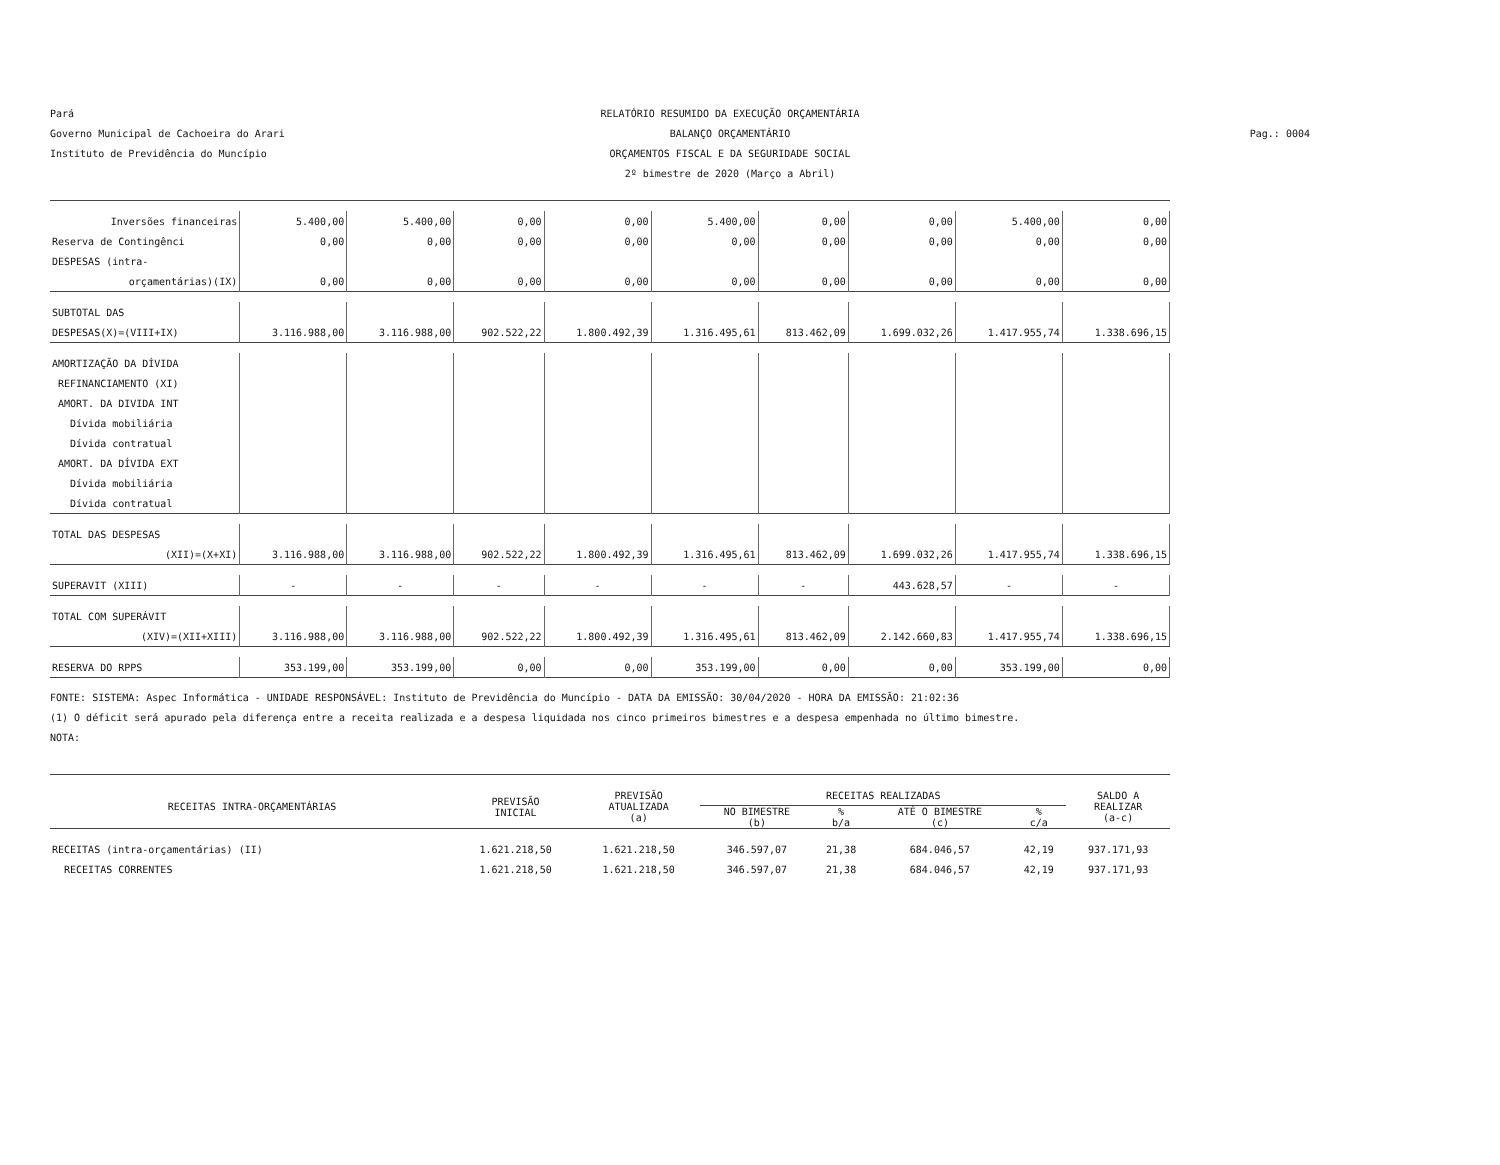Pará
Governo Municipal de Cachoeira do Arari
Instituto de Previdência do Muncípio
RELATÓRIO RESUMIDO DA EXECUÇÃO ORÇAMENTÁRIA
BALANÇO ORÇAMENTÁRIO
ORÇAMENTOS FISCAL E DA SEGURIDADE SOCIAL
2º bimestre de 2020 (Março a Abril)
Pag.: 0004
| Inversões financeiras | 5.400,00 | 5.400,00 | 0,00 | 0,00 | 5.400,00 | 0,00 | 0,00 | 5.400,00 | 0,00 |
| Reserva de Contingênci | 0,00 | 0,00 | 0,00 | 0,00 | 0,00 | 0,00 | 0,00 | 0,00 | 0,00 |
| DESPESAS (intra- | | | | | | | | | |
| orçamentárias)(IX) | 0,00 | 0,00 | 0,00 | 0,00 | 0,00 | 0,00 | 0,00 | 0,00 | 0,00 |
| SUBTOTAL DAS | | | | | | | | | |
| DESPESAS(X)=(VIII+IX) | 3.116.988,00 | 3.116.988,00 | 902.522,22 | 1.800.492,39 | 1.316.495,61 | 813.462,09 | 1.699.032,26 | 1.417.955,74 | 1.338.696,15 |
| AMORTIZAÇÃO DA DÍVIDA | | | | | | | | | |
| REFINANCIAMENTO (XI) | | | | | | | | | |
| AMORT. DA DIVIDA INT | | | | | | | | | |
| Dívida mobiliária | | | | | | | | | |
| Dívida contratual | | | | | | | | | |
| AMORT. DA DÍVIDA EXT | | | | | | | | | |
| Dívida mobiliária | | | | | | | | | |
| Dívida contratual | | | | | | | | | |
| TOTAL DAS DESPESAS | | | | | | | | | |
| (XII)=(X+XI) | 3.116.988,00 | 3.116.988,00 | 902.522,22 | 1.800.492,39 | 1.316.495,61 | 813.462,09 | 1.699.032,26 | 1.417.955,74 | 1.338.696,15 |
| SUPERAVIT (XIII) | - | - | - | - | - | - | 443.628,57 | - | - |
| TOTAL COM SUPERÁVIT | | | | | | | | | |
| (XIV)=(XII+XIII) | 3.116.988,00 | 3.116.988,00 | 902.522,22 | 1.800.492,39 | 1.316.495,61 | 813.462,09 | 2.142.660,83 | 1.417.955,74 | 1.338.696,15 |
| RESERVA DO RPPS | 353.199,00 | 353.199,00 | 0,00 | 0,00 | 353.199,00 | 0,00 | 0,00 | 353.199,00 | 0,00 |
FONTE: SISTEMA: Aspec Informática - UNIDADE RESPONSÁVEL: Instituto de Previdência do Muncípio - DATA DA EMISSÃO: 30/04/2020 - HORA DA EMISSÃO: 21:02:36
(1) O déficit será apurado pela diferença entre a receita realizada e a despesa liquidada nos cinco primeiros bimestres e a despesa empenhada no último bimestre.
NOTA:
| RECEITAS INTRA-ORÇAMENTÁRIAS | PREVISÃO INICIAL | PREVISÃO ATUALIZADA (a) | RECEITAS REALIZADAS | | | | SALDO A REALIZAR (a-c) |
| --- | --- | --- | --- | --- | --- | --- | --- |
| | | | NO BIMESTRE (b) | % b/a | ATÉ O BIMESTRE (c) | % c/a | |
| RECEITAS (intra-orçamentárias) (II) | 1.621.218,50 | 1.621.218,50 | 346.597,07 | 21,38 | 684.046,57 | 42,19 | 937.171,93 |
| RECEITAS CORRENTES | 1.621.218,50 | 1.621.218,50 | 346.597,07 | 21,38 | 684.046,57 | 42,19 | 937.171,93 |